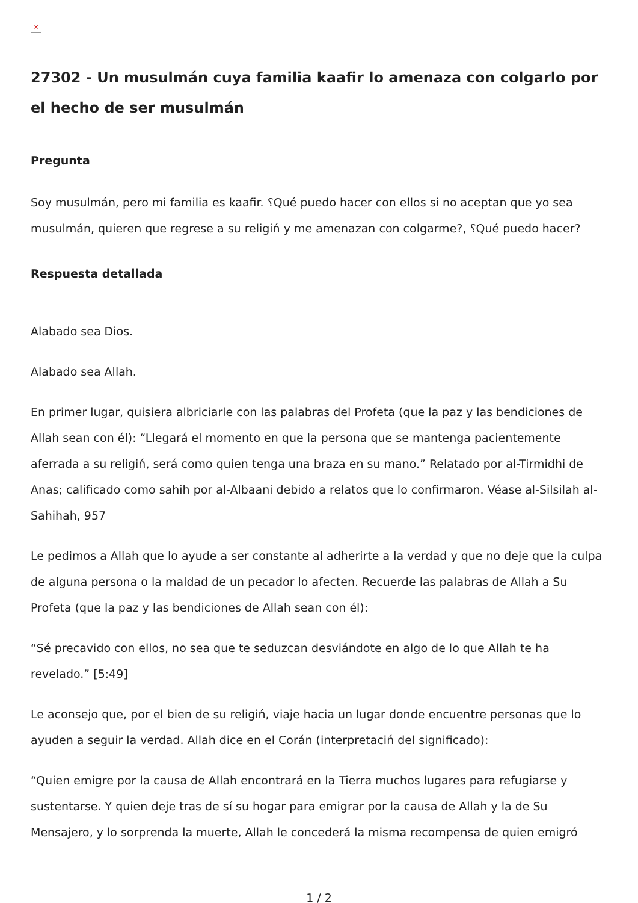×
27302 - Un musulmán cuya familia kaafir lo amenaza con colgarlo por el hecho de ser musulmán
Pregunta
Soy musulmán, pero mi familia es kaafir. ؟Qué puedo hacer con ellos si no aceptan que yo sea musulmán, quieren que regrese a su religiń y me amenazan con colgarme?, ؟Qué puedo hacer?
Respuesta detallada
Alabado sea Dios.
Alabado sea Allah.
En primer lugar, quisiera albriciarle con las palabras del Profeta (que la paz y las bendiciones de Allah sean con él): “Llegará el momento en que la persona que se mantenga pacientemente aferrada a su religiń, será como quien tenga una braza en su mano.” Relatado por al-Tirmidhi de Anas; calificado como sahih por al-Albaani debido a relatos que lo confirmaron. Véase al-Silsilah al-Sahihah, 957
Le pedimos a Allah que lo ayude a ser constante al adherirte a la verdad y que no deje que la culpa de alguna persona o la maldad de un pecador lo afecten. Recuerde las palabras de Allah a Su Profeta (que la paz y las bendiciones de Allah sean con él):
“Sé precavido con ellos, no sea que te seduzcan desviándote en algo de lo que Allah te ha revelado.” [5:49]
Le aconsejo que, por el bien de su religiń, viaje hacia un lugar donde encuentre personas que lo ayuden a seguir la verdad. Allah dice en el Corán (interpretaciń del significado):
“Quien emigre por la causa de Allah encontrará en la Tierra muchos lugares para refugiarse y sustentarse. Y quien deje tras de sí su hogar para emigrar por la causa de Allah y la de Su Mensajero, y lo sorprenda la muerte, Allah le concederá la misma recompensa de quien emigró
1 / 2